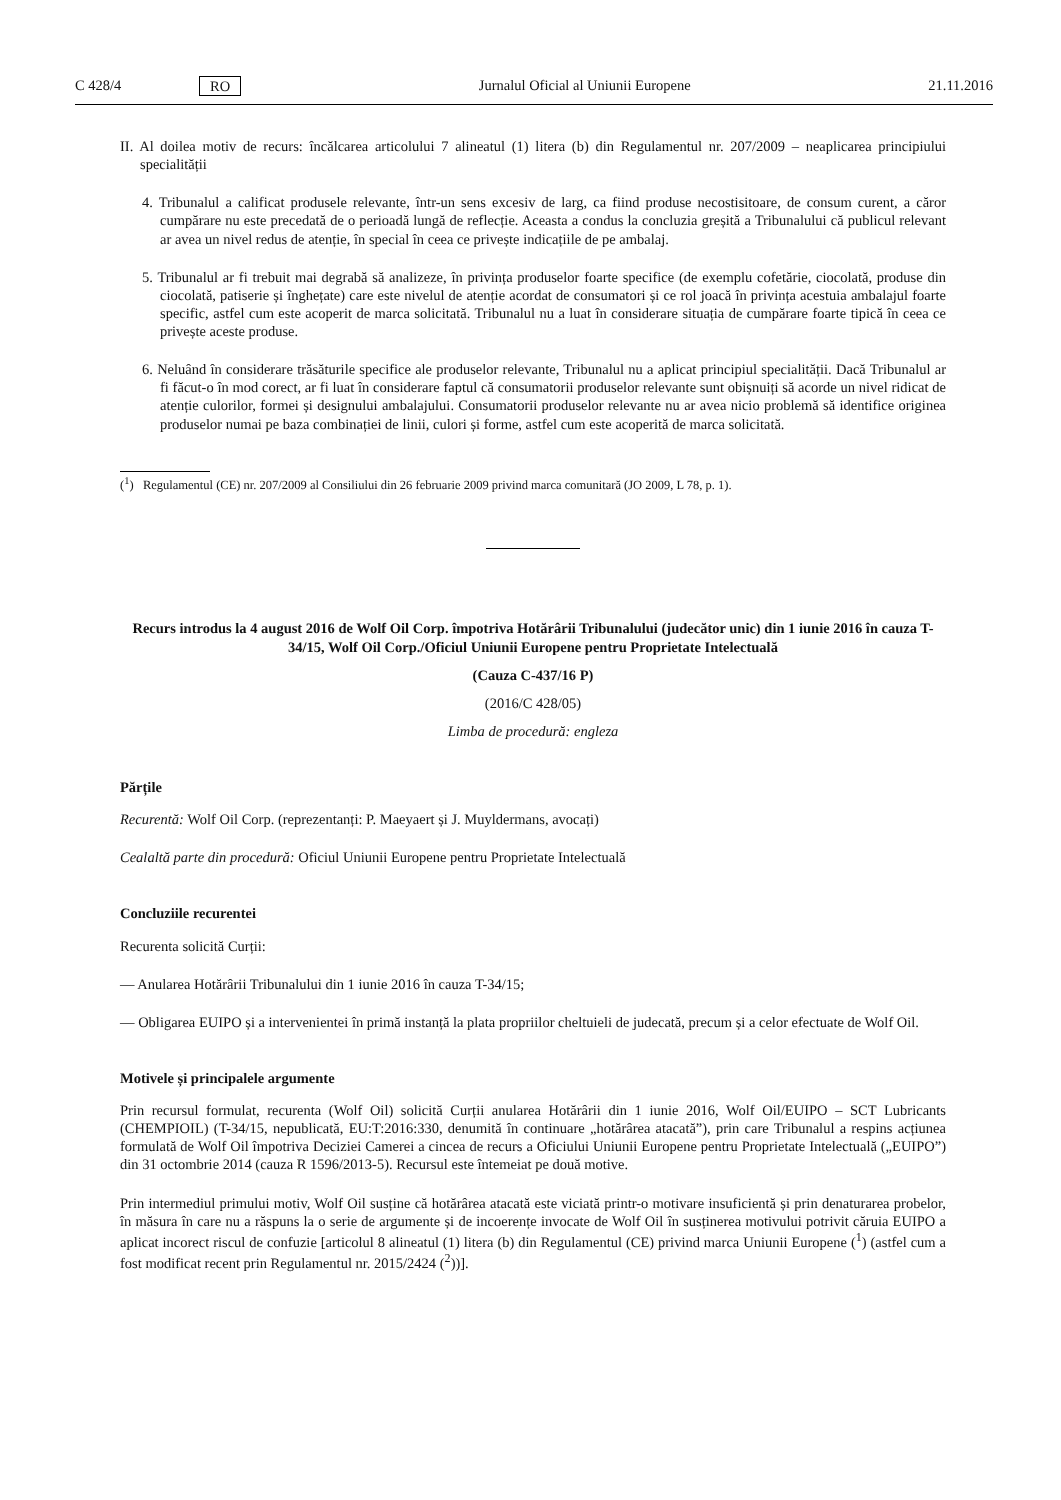C 428/4 RO Jurnalul Oficial al Uniunii Europene 21.11.2016
II. Al doilea motiv de recurs: încălcarea articolului 7 alineatul (1) litera (b) din Regulamentul nr. 207/2009 – neaplicarea principiului specialității
4. Tribunalul a calificat produsele relevante, într-un sens excesiv de larg, ca fiind produse necostisitoare, de consum curent, a căror cumpărare nu este precedată de o perioadă lungă de reflecție. Aceasta a condus la concluzia greșită a Tribunalului că publicul relevant ar avea un nivel redus de atenție, în special în ceea ce privește indicațiile de pe ambalaj.
5. Tribunalul ar fi trebuit mai degrabă să analizeze, în privința produselor foarte specifice (de exemplu cofetărie, ciocolată, produse din ciocolată, patiserie și înghețate) care este nivelul de atenție acordat de consumatori și ce rol joacă în privința acestuia ambalajul foarte specific, astfel cum este acoperit de marca solicitată. Tribunalul nu a luat în considerare situația de cumpărare foarte tipică în ceea ce privește aceste produse.
6. Neluând în considerare trăsăturile specifice ale produselor relevante, Tribunalul nu a aplicat principiul specialității. Dacă Tribunalul ar fi făcut-o în mod corect, ar fi luat în considerare faptul că consumatorii produselor relevante sunt obișnuiți să acorde un nivel ridicat de atenție culorilor, formei și designului ambalajului. Consumatorii produselor relevante nu ar avea nicio problemă să identifice originea produselor numai pe baza combinației de linii, culori și forme, astfel cum este acoperită de marca solicitată.
(<sup>1</sup>) Regulamentul (CE) nr. 207/2009 al Consiliului din 26 februarie 2009 privind marca comunitară (JO 2009, L 78, p. 1).
Recurs introdus la 4 august 2016 de Wolf Oil Corp. împotriva Hotărârii Tribunalului (judecător unic) din 1 iunie 2016 în cauza T-34/15, Wolf Oil Corp./Oficiul Uniunii Europene pentru Proprietate Intelectuală
(Cauza C-437/16 P)
(2016/C 428/05)
Limba de procedură: engleza
Părțile
Recurentă: Wolf Oil Corp. (reprezentanți: P. Maeyaert și J. Muyldermans, avocați)
Cealaltă parte din procedură: Oficiul Uniunii Europene pentru Proprietate Intelectuală
Concluziile recurentei
Recurenta solicită Curții:
— Anularea Hotărârii Tribunalului din 1 iunie 2016 în cauza T-34/15;
— Obligarea EUIPO și a intervenientei în primă instanță la plata propriilor cheltuieli de judecată, precum și a celor efectuate de Wolf Oil.
Motivele și principalele argumente
Prin recursul formulat, recurenta (Wolf Oil) solicită Curții anularea Hotărârii din 1 iunie 2016, Wolf Oil/EUIPO – SCT Lubricants (CHEMPIOIL) (T-34/15, nepublicată, EU:T:2016:330, denumită în continuare „hotărârea atacată”), prin care Tribunalul a respins acțiunea formulată de Wolf Oil împotriva Deciziei Camerei a cincea de recurs a Oficiului Uniunii Europene pentru Proprietate Intelectuală („EUIPO”) din 31 octombrie 2014 (cauza R 1596/2013-5). Recursul este întemeiat pe două motive.
Prin intermediul primului motiv, Wolf Oil susține că hotărârea atacată este viciată printr-o motivare insuficientă și prin denaturarea probelor, în măsura în care nu a răspuns la o serie de argumente și de incoerențe invocate de Wolf Oil în susținerea motivului potrivit căruia EUIPO a aplicat incorect riscul de confuzie [articolul 8 alineatul (1) litera (b) din Regulamentul (CE) privind marca Uniunii Europene (<sup>1</sup>) (astfel cum a fost modificat recent prin Regulamentul nr. 2015/2424 (<sup>2</sup>))].